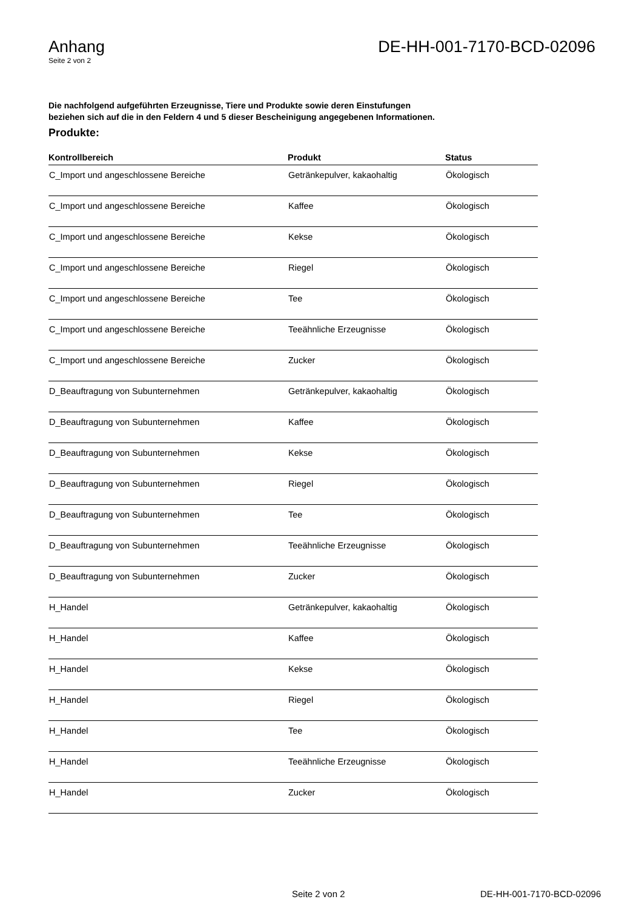Anhang
Seite 2 von 2
DE-HH-001-7170-BCD-02096
Die nachfolgend aufgeführten Erzeugnisse, Tiere und Produkte sowie deren Einstufungen beziehen sich auf die in den Feldern 4 und 5 dieser Bescheinigung angegebenen Informationen.
Produkte:
| Kontrollbereich | Produkt | Status |
| --- | --- | --- |
| C_Import und angeschlossene Bereiche | Getränkepulver, kakaohaltig | Ökologisch |
| C_Import und angeschlossene Bereiche | Kaffee | Ökologisch |
| C_Import und angeschlossene Bereiche | Kekse | Ökologisch |
| C_Import und angeschlossene Bereiche | Riegel | Ökologisch |
| C_Import und angeschlossene Bereiche | Tee | Ökologisch |
| C_Import und angeschlossene Bereiche | Teeähnliche Erzeugnisse | Ökologisch |
| C_Import und angeschlossene Bereiche | Zucker | Ökologisch |
| D_Beauftragung von Subunternehmen | Getränkepulver, kakaohaltig | Ökologisch |
| D_Beauftragung von Subunternehmen | Kaffee | Ökologisch |
| D_Beauftragung von Subunternehmen | Kekse | Ökologisch |
| D_Beauftragung von Subunternehmen | Riegel | Ökologisch |
| D_Beauftragung von Subunternehmen | Tee | Ökologisch |
| D_Beauftragung von Subunternehmen | Teeähnliche Erzeugnisse | Ökologisch |
| D_Beauftragung von Subunternehmen | Zucker | Ökologisch |
| H_Handel | Getränkepulver, kakaohaltig | Ökologisch |
| H_Handel | Kaffee | Ökologisch |
| H_Handel | Kekse | Ökologisch |
| H_Handel | Riegel | Ökologisch |
| H_Handel | Tee | Ökologisch |
| H_Handel | Teeähnliche Erzeugnisse | Ökologisch |
| H_Handel | Zucker | Ökologisch |
Seite 2 von 2 DE-HH-001-7170-BCD-02096